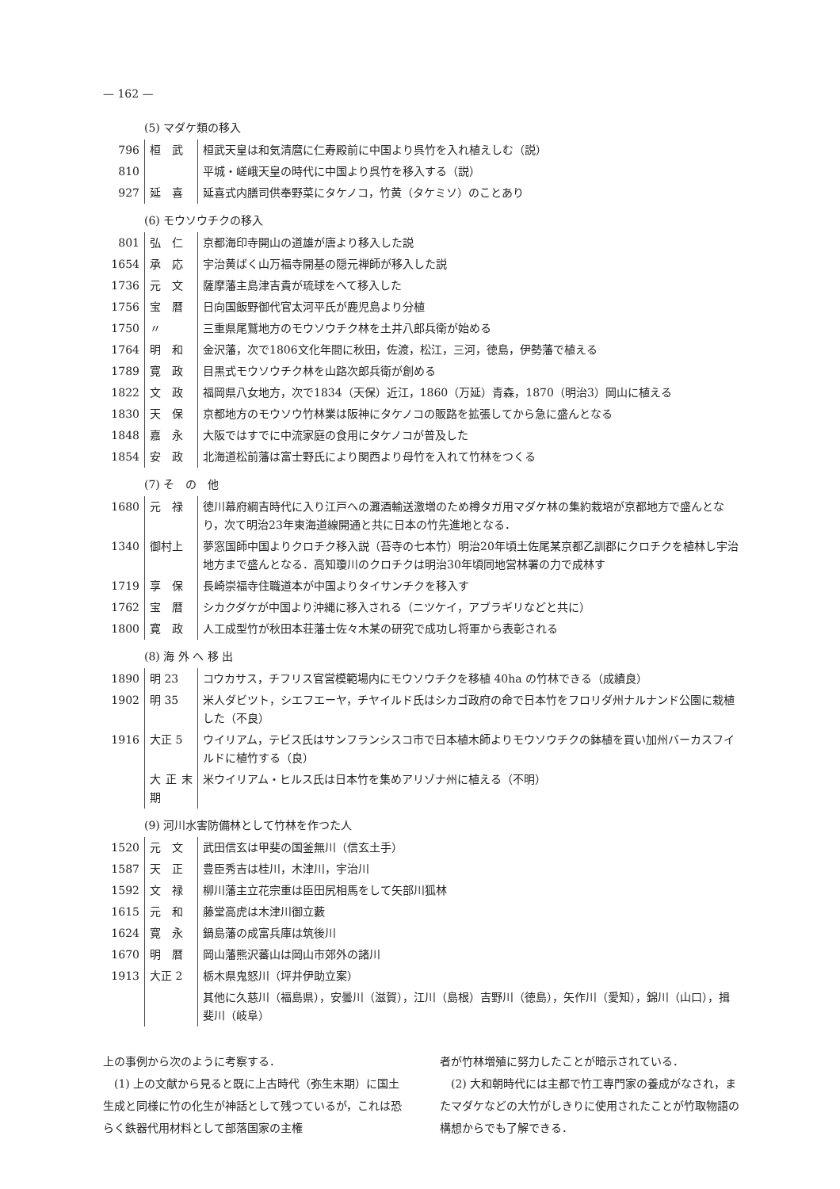— 162 —
(5) マダケ類の移入
| 796 | 桓 武 | 桓武天皇は和気清麿に仁寿殿前に中国より呉竹を入れ植えしむ（説） |
| 810 | | 平城・嵯峨天皇の時代に中国より呉竹を移入する（説） |
| 927 | 延 喜 | 延喜式内膳司供奉野菜にタケノコ，竹黄（タケミソ）のことあり |
(6) モウソウチクの移入
| 801 | 弘 仁 | 京都海印寺開山の道雄が唐より移入した説 |
| 1654 | 承 応 | 宇治黄ばく山万福寺開基の隠元禅師が移入した説 |
| 1736 | 元 文 | 薩摩藩主島津吉貴が琉球をへて移入した |
| 1756 | 宝 暦 | 日向国飯野御代官太河平氏が鹿児島より分植 |
| 1750 | 〃 | 三重県尾鷲地方のモウソウチク林を土井八郎兵衛が始める |
| 1764 | 明 和 | 金沢藩，次で1806文化年間に秋田，佐渡，松江，三河，徳島，伊勢藩で植える |
| 1789 | 寛 政 | 目黒式モウソウチク林を山路次郎兵衛が創める |
| 1822 | 文 政 | 福岡県八女地方，次で1834（天保）近江，1860（万延）青森，1870（明治3）岡山に植える |
| 1830 | 天 保 | 京都地方のモウソウ竹林業は阪神にタケノコの販路を拡張してから急に盛んとなる |
| 1848 | 嘉 永 | 大阪ではすでに中流家庭の食用にタケノコが普及した |
| 1854 | 安 政 | 北海道松前藩は富士野氏により関西より母竹を入れて竹林をつくる |
(7) そ　の　他
| 1680 | 元 禄 | 徳川幕府綱吉時代に入り江戸への灘酒輸送激増のため樽タガ用マダケ林の集約栽培が京都地方で盛んとなり，次て明治23年東海道線開通と共に日本の竹先進地となる． |
| 1340 | 御村上 | 夢窓国師中国よりクロチク移入説（苔寺の七本竹）明治20年頃土佐尾某京都乙訓郡にクロチクを植林し宇治地方まで盛んとなる．高知瓊川のクロチクは明治30年頃同地営林署の力で成林す |
| 1719 | 享 保 | 長崎崇福寺住職道本が中国よりタイサンチクを移入す |
| 1762 | 宝 暦 | シカクダケが中国より沖縄に移入される（ニツケイ，アブラギリなどと共に） |
| 1800 | 寛 政 | 人工成型竹が秋田本荘藩士佐々木某の研究で成功し将軍から表彰される |
(8) 海 外 へ 移 出
| 1890 | 明 23 | コウカサス，チフリス官営模範場内にモウソウチクを移植 40ha の竹林できる（成績良） |
| 1902 | 明 35 | 米人ダビツト，シエフエーヤ，チヤイルド氏はシカゴ政府の命で日本竹をフロリダ州ナルナンド公園に栽植した（不良） |
| 1916 | 大正 5 | ウイリアム，テビス氏はサンフランシスコ市で日本植木師よりモウソウチクの鉢植を買い加州バーカスフイルドに植竹する（良） |
| | 大正末期 | 米ウイリアム・ヒルス氏は日本竹を集めアリゾナ州に植える（不明） |
(9) 河川水害防備林として竹林を作つた人
| 1520 | 元 文 | 武田信玄は甲斐の国釜無川（信玄土手） |
| 1587 | 天 正 | 豊臣秀吉は桂川，木津川，宇治川 |
| 1592 | 文 禄 | 柳川藩主立花宗重は臣田尻相馬をして矢部川狐林 |
| 1615 | 元 和 | 藤堂高虎は木津川御立藪 |
| 1624 | 寛 永 | 鍋島藩の成富兵庫は筑後川 |
| 1670 | 明 暦 | 岡山藩熊沢蕃山は岡山市郊外の諸川 |
| 1913 | 大正 2 | 栃木県鬼怒川（坪井伊助立案） |
| | | 其他に久慈川（福島県），安曇川（滋賀），江川（島根）吉野川（徳島），矢作川（愛知），錦川（山口），揖斐川（岐阜） |
上の事例から次のように考察する．
　(1) 上の文献から見ると既に上古時代（弥生末期）に国土生成と同様に竹の化生が神話として残つているが，これは恐らく鉄器代用材料として部落国家の主権
者が竹林増殖に努力したことが暗示されている．
　(2) 大和朝時代には主都で竹工専門家の養成がなされ，またマダケなどの大竹がしきりに使用されたことが竹取物語の構想からでも了解できる．